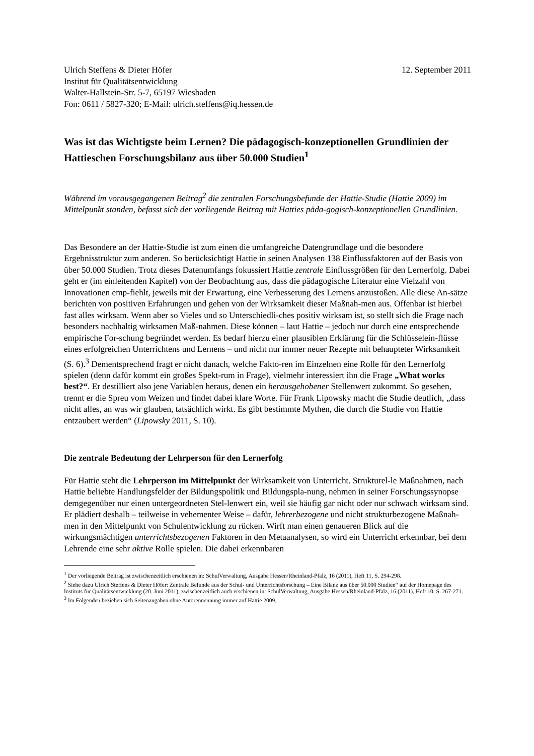Ulrich Steffens & Dieter Höfer 12. September 2011
Institut für Qualitätsentwicklung
Walter-Hallstein-Str. 5-7, 65197 Wiesbaden
Fon: 0611 / 5827-320; E-Mail: ulrich.steffens@iq.hessen.de
Was ist das Wichtigste beim Lernen? Die pädagogisch-konzeptionellen Grundlinien der Hattieschen Forschungsbilanz aus über 50.000 Studien<sup>1</sup>
Während im vorausgegangenen Beitrag<sup>2</sup> die zentralen Forschungsbefunde der Hattie-Studie (Hattie 2009) im Mittelpunkt standen, befasst sich der vorliegende Beitrag mit Hatties päda-gogisch-konzeptionellen Grundlinien.
Das Besondere an der Hattie-Studie ist zum einen die umfangreiche Datengrundlage und die besondere Ergebnisstruktur zum anderen. So berücksichtigt Hattie in seinen Analysen 138 Einflussfaktoren auf der Basis von über 50.000 Studien. Trotz dieses Datenumfangs fokussiert Hattie zentrale Einflussgrößen für den Lernerfolg. Dabei geht er (im einleitenden Kapitel) von der Beobachtung aus, dass die pädagogische Literatur eine Vielzahl von Innovationen emp-fiehlt, jeweils mit der Erwartung, eine Verbesserung des Lernens anzustoßen. Alle diese An-sätze berichten von positiven Erfahrungen und gehen von der Wirksamkeit dieser Maßnah-men aus. Offenbar ist hierbei fast alles wirksam. Wenn aber so Vieles und so Unterschiedli-ches positiv wirksam ist, so stellt sich die Frage nach besonders nachhaltig wirksamen Maß-nahmen. Diese können – laut Hattie – jedoch nur durch eine entsprechende empirische For-schung begründet werden. Es bedarf hierzu einer plausiblen Erklärung für die Schlüsselein-flüsse eines erfolgreichen Unterrichtens und Lernens – und nicht nur immer neuer Rezepte mit behaupteter Wirksamkeit (S. 6).<sup>3</sup> Dementsprechend fragt er nicht danach, welche Fakto-ren im Einzelnen eine Rolle für den Lernerfolg spielen (denn dafür kommt ein großes Spekt-rum in Frage), vielmehr interessiert ihn die Frage „What works best?“. Er destilliert also jene Variablen heraus, denen ein herausgehobener Stellenwert zukommt. So gesehen, trennt er die Spreu vom Weizen und findet dabei klare Worte. Für Frank Lipowsky macht die Studie deutlich, „dass nicht alles, an was wir glauben, tatsächlich wirkt. Es gibt bestimmte Mythen, die durch die Studie von Hattie entzaubert werden“ (Lipowsky 2011, S. 10).
Die zentrale Bedeutung der Lehrperson für den Lernerfolg
Für Hattie steht die Lehrperson im Mittelpunkt der Wirksamkeit von Unterricht. Strukturel-le Maßnahmen, nach Hattie beliebte Handlungsfelder der Bildungspolitik und Bildungspla-nung, nehmen in seiner Forschungssynopse demgegenüber nur einen untergeordneten Stel-lenwert ein, weil sie häufig gar nicht oder nur schwach wirksam sind. Er plädiert deshalb – teilweise in vehementer Weise – dafür, lehrerbezogene und nicht strukturbezogene Maßnah-men in den Mittelpunkt von Schulentwicklung zu rücken. Wirft man einen genaueren Blick auf die wirkungsmächtigen unterrichtsbezogenen Faktoren in den Metaanalysen, so wird ein Unterricht erkennbar, bei dem Lehrende eine sehr aktive Rolle spielen. Die dabei erkennbaren
<sup>1</sup> Der vorliegende Beitrag ist zwischenzeitlich erschienen in: SchulVerwaltung, Ausgabe Hessen/Rheinland-Pfalz, 16 (2011), Heft 11, S. 294-298.
<sup>2</sup> Siehe dazu Ulrich Steffens & Dieter Höfer: Zentrale Befunde aus der Schul- und Unterrichtsforschung – Eine Bilanz aus über 50.000 Studien“ auf der Homepage des Instituts für Qualitätsentwicklung (20. Juni 2011); zwischenzeitlich auch erschienen in: SchulVerwaltung, Ausgabe Hessen/Rheinland-Pfalz, 16 (2011), Heft 10, S. 267-271.
<sup>3</sup> Im Folgenden beziehen sich Seitenangaben ohne Autorennennung immer auf Hattie 2009.